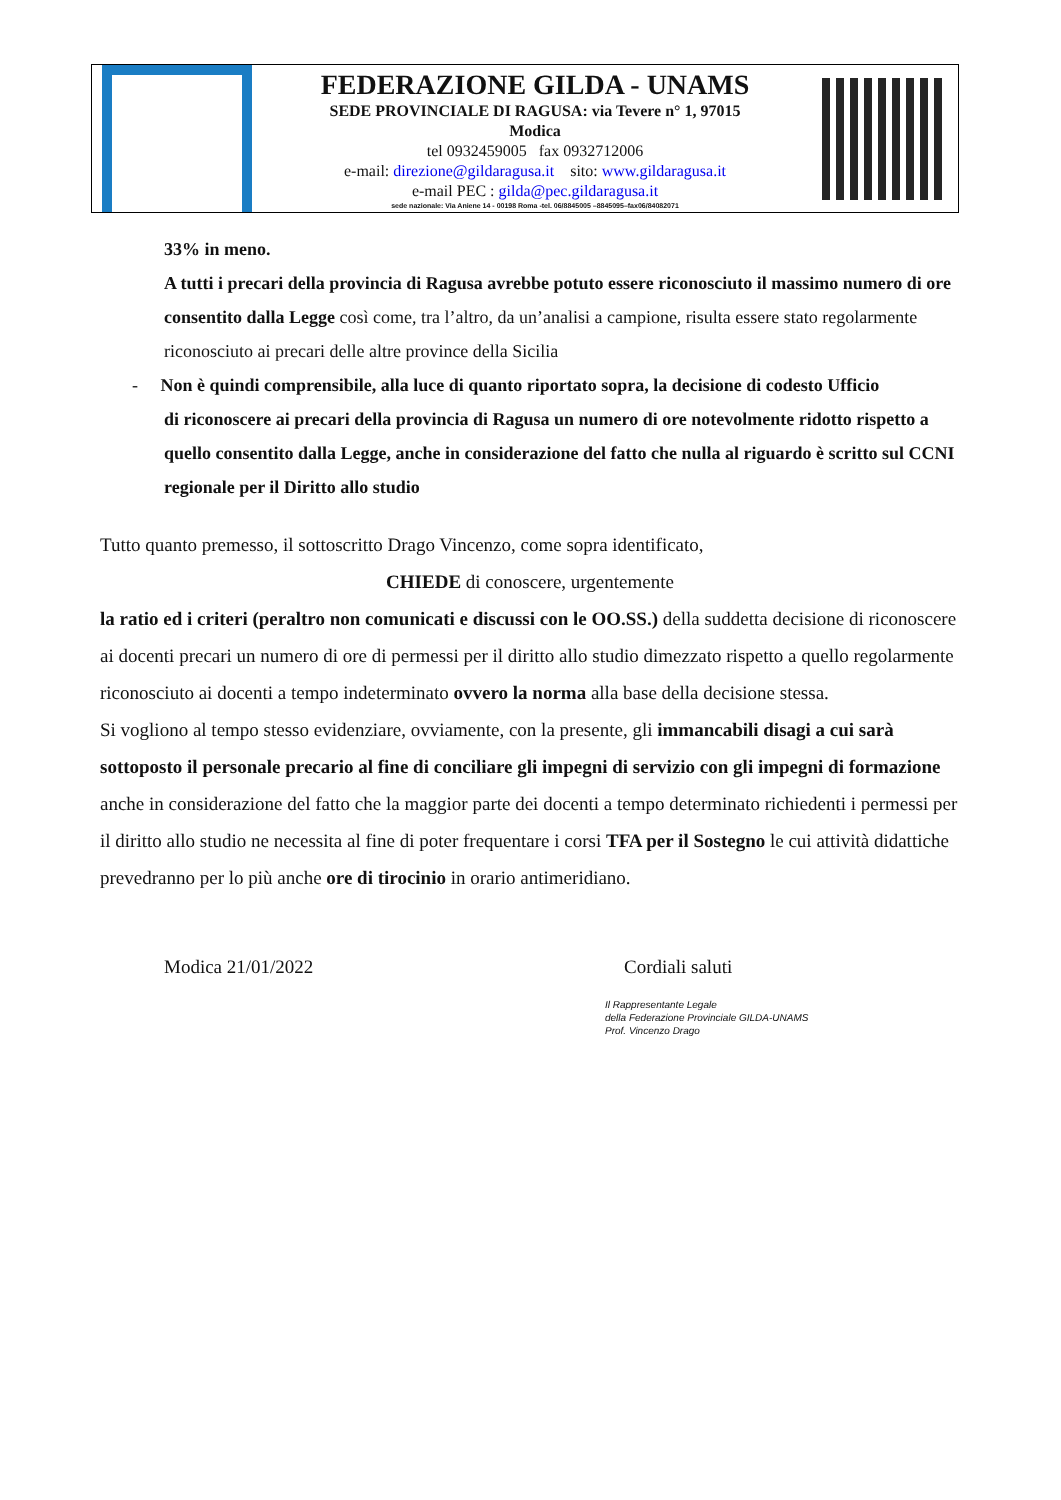FEDERAZIONE GILDA - UNAMS
SEDE PROVINCIALE DI RAGUSA: via Tevere n° 1, 97015
Modica
tel 0932459005 fax 0932712006
e-mail: direzione@gildaragusa.it sito: www.gildaragusa.it
e-mail PEC : gilda@pec.gildaragusa.it
sede nazionale: Via Aniene 14 - 00198 Roma -tel. 06/8845005 –8845095–fax06/84082071
33% in meno.
A tutti i precari della provincia di Ragusa avrebbe potuto essere riconosciuto il massimo numero di ore consentito dalla Legge così come, tra l’altro, da un’analisi a campione, risulta essere stato regolarmente riconosciuto ai precari delle altre province della Sicilia
- Non è quindi comprensibile, alla luce di quanto riportato sopra, la decisione di codesto Ufficio
di riconoscere ai precari della provincia di Ragusa un numero di ore notevolmente ridotto rispetto a quello consentito dalla Legge, anche in considerazione del fatto che nulla al riguardo è scritto sul CCNI regionale per il Diritto allo studio
Tutto quanto premesso, il sottoscritto Drago Vincenzo, come sopra identificato,
CHIEDE di conoscere, urgentemente
la ratio ed i criteri (peraltro non comunicati e discussi con le OO.SS.) della suddetta decisione di riconoscere ai docenti precari un numero di ore di permessi per il diritto allo studio dimezzato rispetto a quello regolarmente riconosciuto ai docenti a tempo indeterminato ovvero la norma alla base della decisione stessa.
Si vogliono al tempo stesso evidenziare, ovviamente, con la presente, gli immancabili disagi a cui sarà sottoposto il personale precario al fine di conciliare gli impegni di servizio con gli impegni di formazione anche in considerazione del fatto che la maggior parte dei docenti a tempo determinato richiedenti i permessi per il diritto allo studio ne necessita al fine di poter frequentare i corsi TFA per il Sostegno le cui attività didattiche prevedranno per lo più anche ore di tirocinio in orario antimeridiano.
Modica 21/01/2022 Cordiali saluti
Il Rappresentante Legale
della Federazione Provinciale GILDA-UNAMS
Prof. Vincenzo Drago